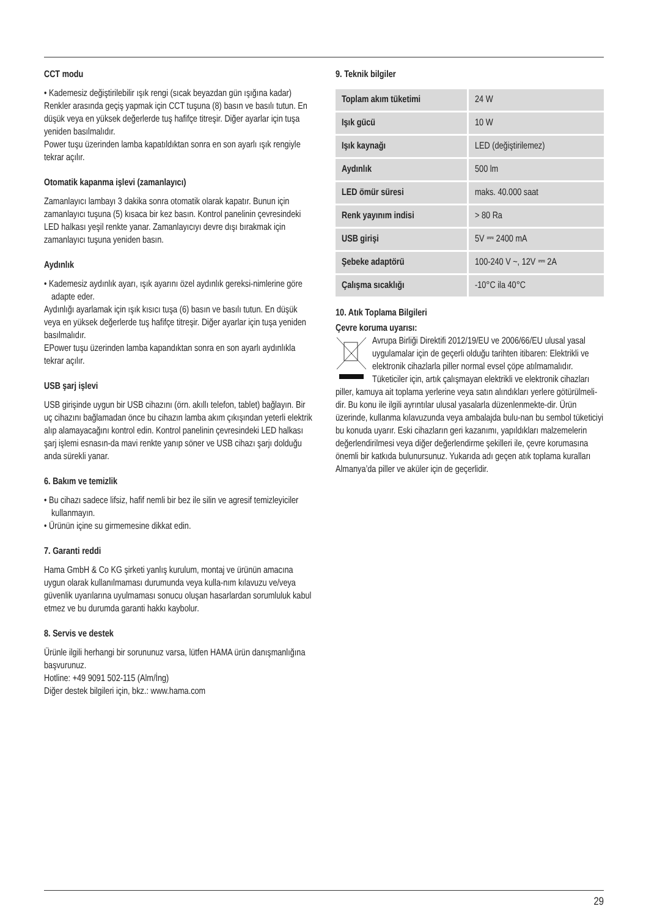CCT modu
• Kademesiz değiştirilebilir ışık rengi (sıcak beyazdan gün ışığına kadar)
Renkler arasında geçiş yapmak için CCT tuşuna (8) basın ve basılı tutun. En düşük veya en yüksek değerlerde tuş hafifçe titreşir. Diğer ayarlar için tuşa yeniden basılmalıdır.
Power tuşu üzerinden lamba kapatıldıktan sonra en son ayarlı ışık rengiyle tekrar açılır.
Otomatik kapanma işlevi (zamanlayıcı)
Zamanlayıcı lambayı 3 dakika sonra otomatik olarak kapatır. Bunun için zamanlayıcı tuşuna (5) kısaca bir kez basın. Kontrol panelinin çevresindeki LED halkası yeşil renkte yanar. Zamanlayıcıyı devre dışı bırakmak için zamanlayıcı tuşuna yeniden basın.
Aydınlık
• Kademesiz aydınlık ayarı, ışık ayarını özel aydınlık gereksi-nimlerine göre adapte eder.
Aydınlığı ayarlamak için ışık kısıcı tuşa (6) basın ve basılı tutun. En düşük veya en yüksek değerlerde tuş hafifçe titreşir. Diğer ayarlar için tuşa yeniden basılmalıdır.
EPower tuşu üzerinden lamba kapandıktan sonra en son ayarlı aydınlıkla tekrar açılır.
USB şarj işlevi
USB girişinde uygun bir USB cihazını (örn. akıllı telefon, tablet) bağlayın. Bir uç cihazını bağlamadan önce bu cihazın lamba akım çıkışından yeterli elektrik alıp alamayacağını kontrol edin. Kontrol panelinin çevresindeki LED halkası şarj işlemi esnasın-da mavi renkte yanıp söner ve USB cihazı şarjı dolduğu anda sürekli yanar.
6. Bakım ve temizlik
• Bu cihazı sadece lifsiz, hafif nemli bir bez ile silin ve agresif temizleyiciler kullanmayın.
• Ürünün içine su girmemesine dikkat edin.
7. Garanti reddi
Hama GmbH & Co KG şirketi yanlış kurulum, montaj ve ürünün amacına uygun olarak kullanılmaması durumunda veya kulla-nım kılavuzu ve/veya güvenlik uyarılarına uyulmaması sonucu oluşan hasarlardan sorumluluk kabul etmez ve bu durumda garanti hakkı kaybolur.
8. Servis ve destek
Ürünle ilgili herhangi bir sorununuz varsa, lütfen HAMA ürün danışmanlığına başvurunuz.
Hotline: +49 9091 502-115 (Alm/İng)
Diğer destek bilgileri için, bkz.: www.hama.com
9. Teknik bilgiler
| Toplam akım tüketimi | 24 W |
| Işık gücü | 10 W |
| Işık kaynağı | LED (değiştirilemez) |
| Aydınlık | 500 lm |
| LED ömür süresi | maks. 40.000 saat |
| Renk yayınım indisi | > 80 Ra |
| USB girişi | 5V ⎓ 2400 mA |
| Şebeke adaptörü | 100-240 V ~, 12V ⎓ 2A |
| Çalışma sıcaklığı | -10°C ila 40°C |
10. Atık Toplama Bilgileri
Çevre koruma uyarısı:
Avrupa Birliği Direktifi 2012/19/EU ve 2006/66/EU ulusal yasal uygulamalar için de geçerli olduğu tarihten itibaren: Elektrikli ve elektronik cihazlarla piller normal evsel çöpe atılmamalıdır. Tüketiciler için, artık çalışmayan elektrikli ve elektronik cihazları piller, kamuya ait toplama yerlerine veya satın alındıkları yerlere götürülmeli-dir. Bu konu ile ilgili ayrıntılar ulusal yasalarla düzenlenmekte-dir. Ürün üzerinde, kullanma kılavuzunda veya ambalajda bulu-nan bu sembol tüketiciyi bu konuda uyarır. Eski cihazların geri kazanımı, yapıldıkları malzemelerin değerlendirilmesi veya diğer değerlendirme şekilleri ile, çevre korumasına önemli bir katkıda bulunursunuz. Yukarıda adı geçen atık toplama kuralları Almanya’da piller ve aküler için de geçerlidir.
29